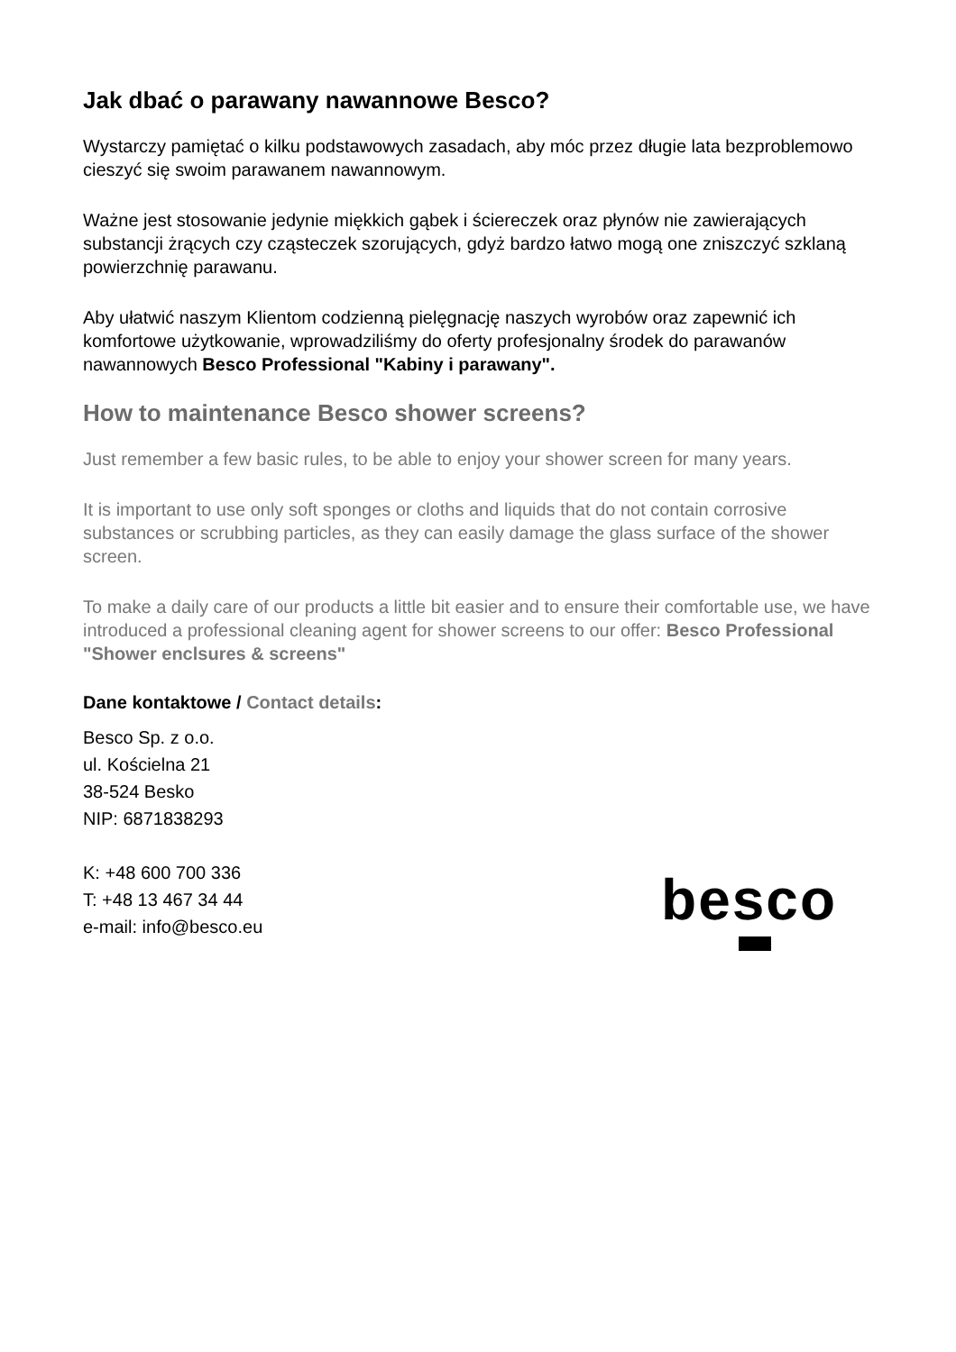Jak dbać o parawany nawannowe Besco?
Wystarczy pamiętać o kilku podstawowych zasadach, aby móc przez długie lata bezproblemowo cieszyć się swoim parawanem nawannowym.
Ważne jest stosowanie jedynie miękkich gąbek i ściereczek oraz płynów nie zawierających substancji żrących czy cząsteczek szorujących, gdyż bardzo łatwo mogą one zniszczyć szklaną powierzchnię parawanu.
Aby ułatwić naszym Klientom codzienną pielęgnację naszych wyrobów oraz zapewnić ich komfortowe użytkowanie, wprowadziliśmy do oferty profesjonalny środek do parawanów nawannowych Besco Professional "Kabiny i parawany".
How to maintenance Besco shower screens?
Just remember a few basic rules, to be able to enjoy your shower screen for many years.
It is important to use only soft sponges or cloths and liquids that do not contain corrosive substances or scrubbing particles, as they can easily damage the glass surface of the shower screen.
To make a daily care of our products a little bit easier and to ensure their comfortable use, we have introduced a professional cleaning agent for shower screens to our offer: Besco Professional "Shower enclsures & screens"
Dane kontaktowe / Contact details:
Besco Sp. z o.o.
ul. Kościelna 21
38-524 Besko
NIP: 6871838293
K: +48 600 700 336
T: +48 13 467 34 44
e-mail: info@besco.eu
besco